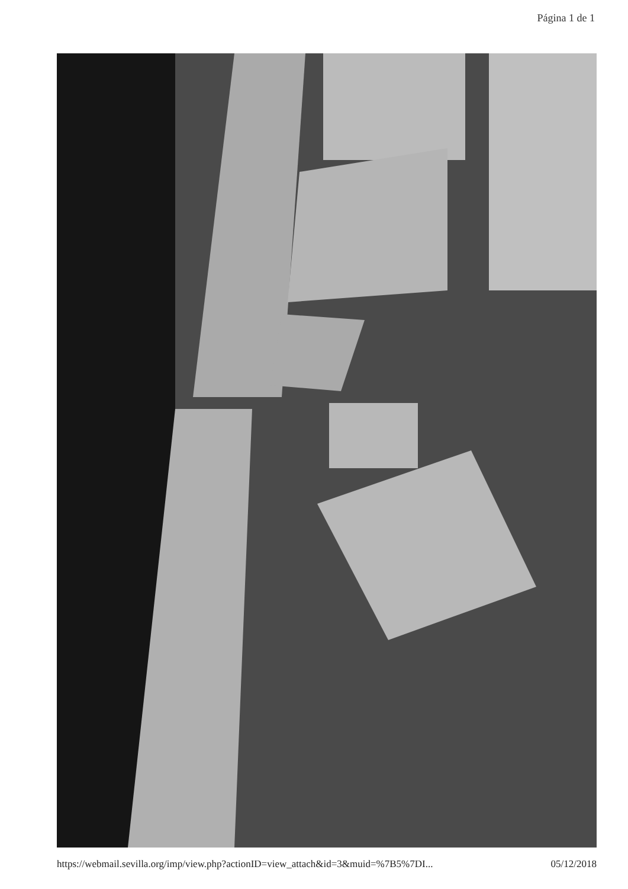Página 1 de 1
https://webmail.sevilla.org/imp/view.php?actionID=view_attach&id=3&muid=%7B5%7DI... 05/12/2018